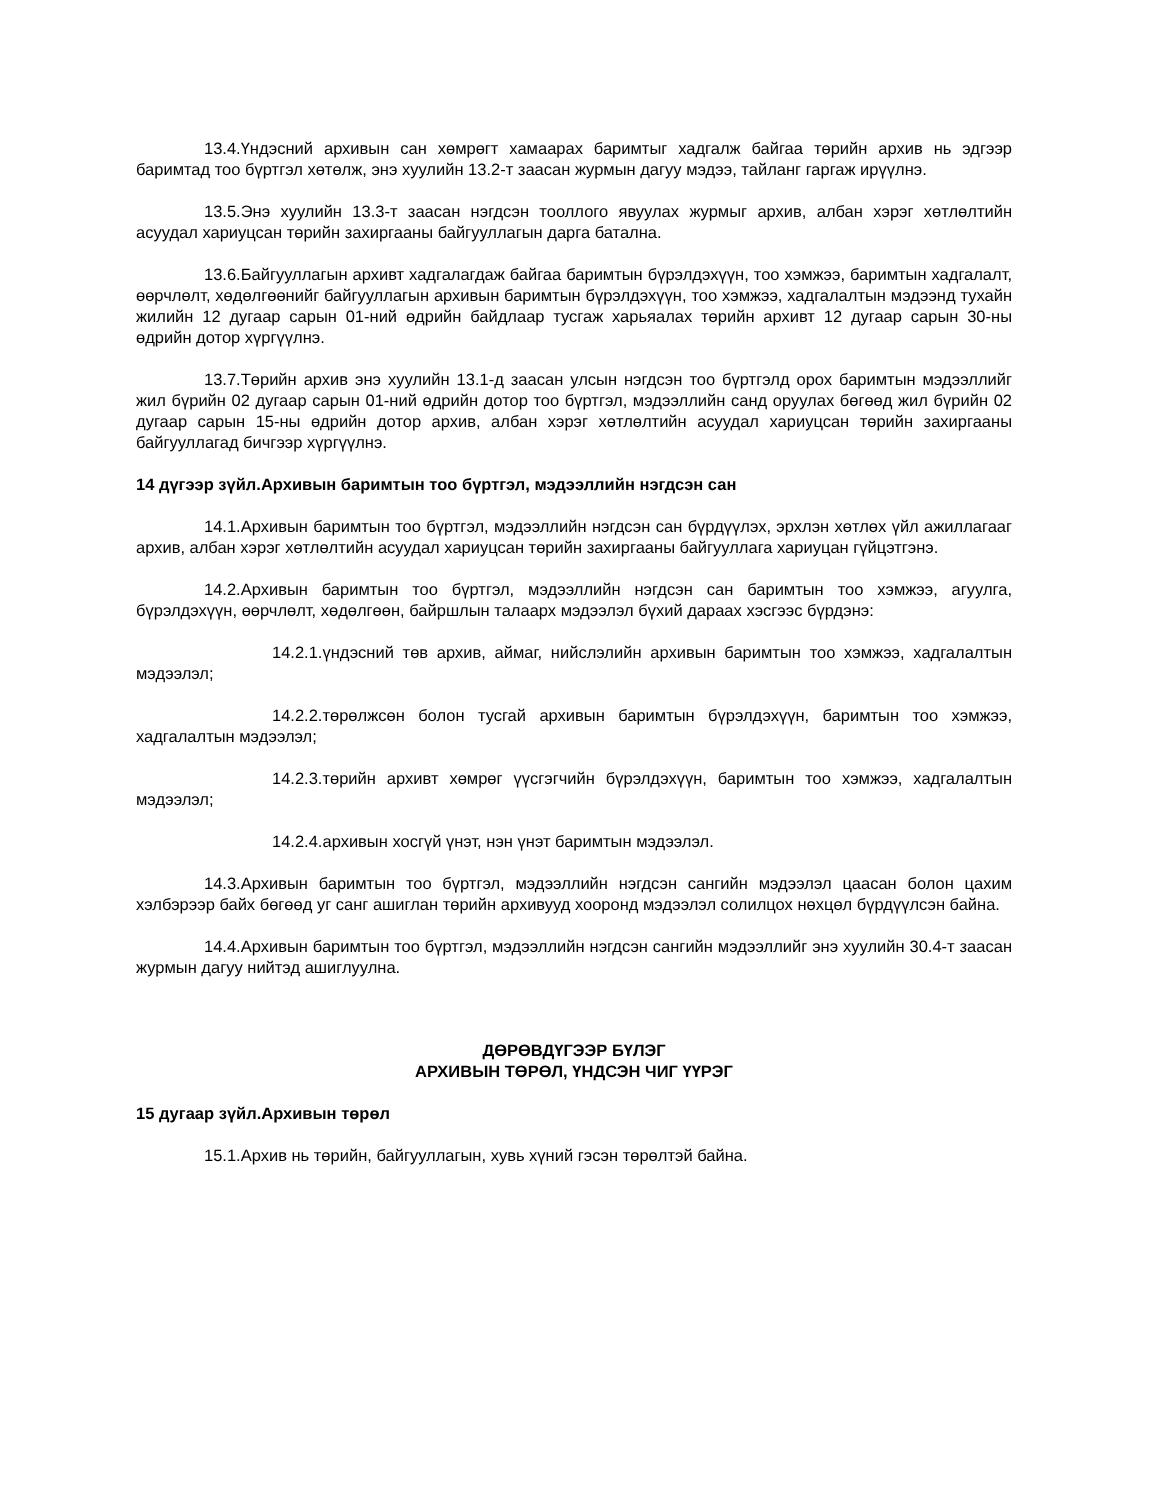13.4.Үндэсний архивын сан хөмрөгт хамаарах баримтыг хадгалж байгаа төрийн архив нь эдгээр баримтад тоо бүртгэл хөтөлж, энэ хуулийн 13.2-т заасан журмын дагуу мэдээ, тайланг гаргаж ирүүлнэ.
13.5.Энэ хуулийн 13.3-т заасан нэгдсэн тооллого явуулах журмыг архив, албан хэрэг хөтлөлтийн асуудал хариуцсан төрийн захиргааны байгууллагын дарга батална.
13.6.Байгууллагын архивт хадгалагдаж байгаа баримтын бүрэлдэхүүн, тоо хэмжээ, баримтын хадгалалт, өөрчлөлт, хөдөлгөөнийг байгууллагын архивын баримтын бүрэлдэхүүн, тоо хэмжээ, хадгалалтын мэдээнд тухайн жилийн 12 дугаар сарын 01-ний өдрийн байдлаар тусгаж харьяалах төрийн архивт 12 дугаар сарын 30-ны өдрийн дотор хүргүүлнэ.
13.7.Төрийн архив энэ хуулийн 13.1-д заасан улсын нэгдсэн тоо бүртгэлд орох баримтын мэдээллийг жил бүрийн 02 дугаар сарын 01-ний өдрийн дотор тоо бүртгэл, мэдээллийн санд оруулах бөгөөд жил бүрийн 02 дугаар сарын 15-ны өдрийн дотор архив, албан хэрэг хөтлөлтийн асуудал хариуцсан төрийн захиргааны байгууллагад бичгээр хүргүүлнэ.
14 дүгээр зүйл.Архивын баримтын тоо бүртгэл, мэдээллийн нэгдсэн сан
14.1.Архивын баримтын тоо бүртгэл, мэдээллийн нэгдсэн сан бүрдүүлэх, эрхлэн хөтлөх үйл ажиллагааг архив, албан хэрэг хөтлөлтийн асуудал хариуцсан төрийн захиргааны байгууллага хариуцан гүйцэтгэнэ.
14.2.Архивын баримтын тоо бүртгэл, мэдээллийн нэгдсэн сан баримтын тоо хэмжээ, агуулга, бүрэлдэхүүн, өөрчлөлт, хөдөлгөөн, байршлын талаарх мэдээлэл бүхий дараах хэсгээс бүрдэнэ:
14.2.1.үндэсний төв архив, аймаг, нийслэлийн архивын баримтын тоо хэмжээ, хадгалалтын мэдээлэл;
14.2.2.төрөлжсөн болон тусгай архивын баримтын бүрэлдэхүүн, баримтын тоо хэмжээ, хадгалалтын мэдээлэл;
14.2.3.төрийн архивт хөмрөг үүсгэгчийн бүрэлдэхүүн, баримтын тоо хэмжээ, хадгалалтын мэдээлэл;
14.2.4.архивын хосгүй үнэт, нэн үнэт баримтын мэдээлэл.
14.3.Архивын баримтын тоо бүртгэл, мэдээллийн нэгдсэн сангийн мэдээлэл цаасан болон цахим хэлбэрээр байх бөгөөд уг санг ашиглан төрийн архивууд хооронд мэдээлэл солилцох нөхцөл бүрдүүлсэн байна.
14.4.Архивын баримтын тоо бүртгэл, мэдээллийн нэгдсэн сангийн мэдээллийг энэ хуулийн 30.4-т заасан журмын дагуу нийтэд ашиглуулна.
ДӨРӨВДҮГЭЭР БҮЛЭГ
АРХИВЫН ТӨРӨЛ, ҮНДСЭН ЧИГ ҮҮРЭГ
15 дугаар зүйл.Архивын төрөл
15.1.Архив нь төрийн, байгууллагын, хувь хүний гэсэн төрөлтэй байна.